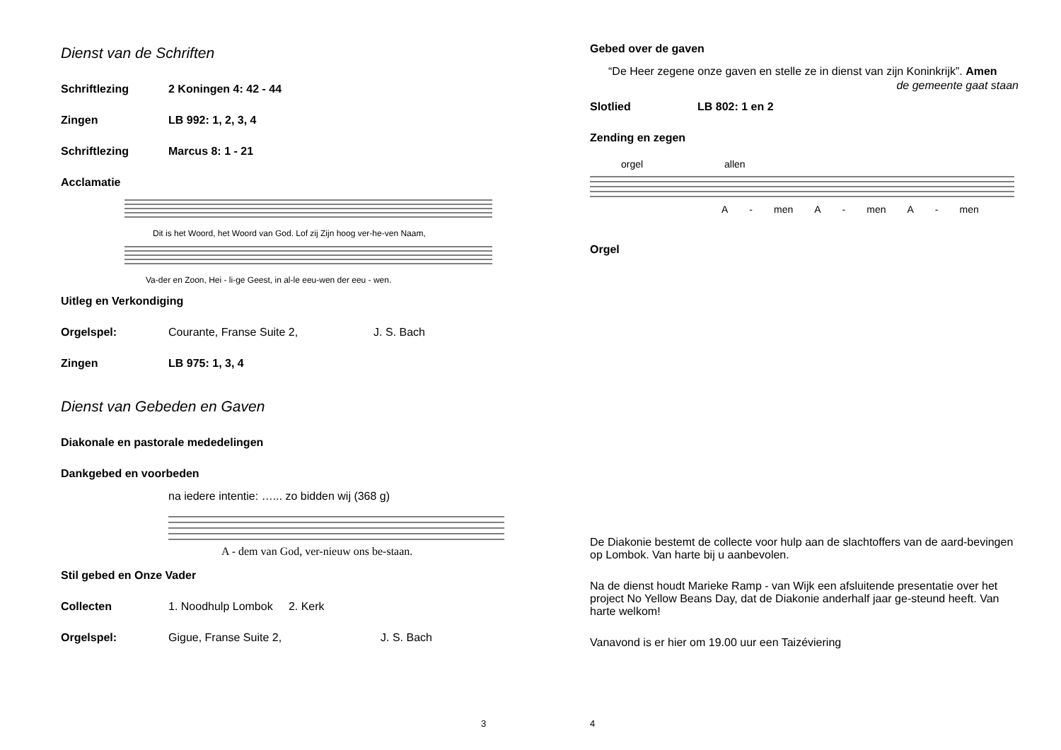Dienst van de Schriften
Schriftlezing 2 Koningen 4: 42 - 44
Zingen LB 992: 1, 2, 3, 4
Schriftlezing Marcus 8: 1 - 21
Acclamatie
Dit is het Woord, het Woord van God. Lof zij Zijn hoog ver-he-ven Naam,
Va-der en Zoon, Hei - li-ge Geest, in al-le eeu-wen der eeu - wen.
Uitleg en Verkondiging
Orgelspel: Courante, Franse Suite 2, J. S. Bach
Zingen LB 975: 1, 3, 4
Dienst van Gebeden en Gaven
Diakonale en pastorale mededelingen
Dankgebed en voorbeden
na iedere intentie: …... zo bidden wij (368 g)
A - dem van God, ver-nieuw ons be-staan.
Stil gebed en Onze Vader
Collecten 1. Noodhulp Lombok 2. Kerk
Orgelspel: Gigue, Franse Suite 2, J. S. Bach
3
Gebed over de gaven
“De Heer zegene onze gaven en stelle ze in dienst van zijn Koninkrijk”. Amen
de gemeente gaat staan
Slotlied LB 802: 1 en 2
Zending en zegen
orgel allen
A - men A - men A - men
Orgel
De Diakonie bestemt de collecte voor hulp aan de slachtoffers van de aard-bevingen op Lombok. Van harte bij u aanbevolen.
Na de dienst houdt Marieke Ramp - van Wijk een afsluitende presentatie over het project No Yellow Beans Day, dat de Diakonie anderhalf jaar ge-steund heeft. Van harte welkom!
Vanavond is er hier om 19.00 uur een Taizéviering
4